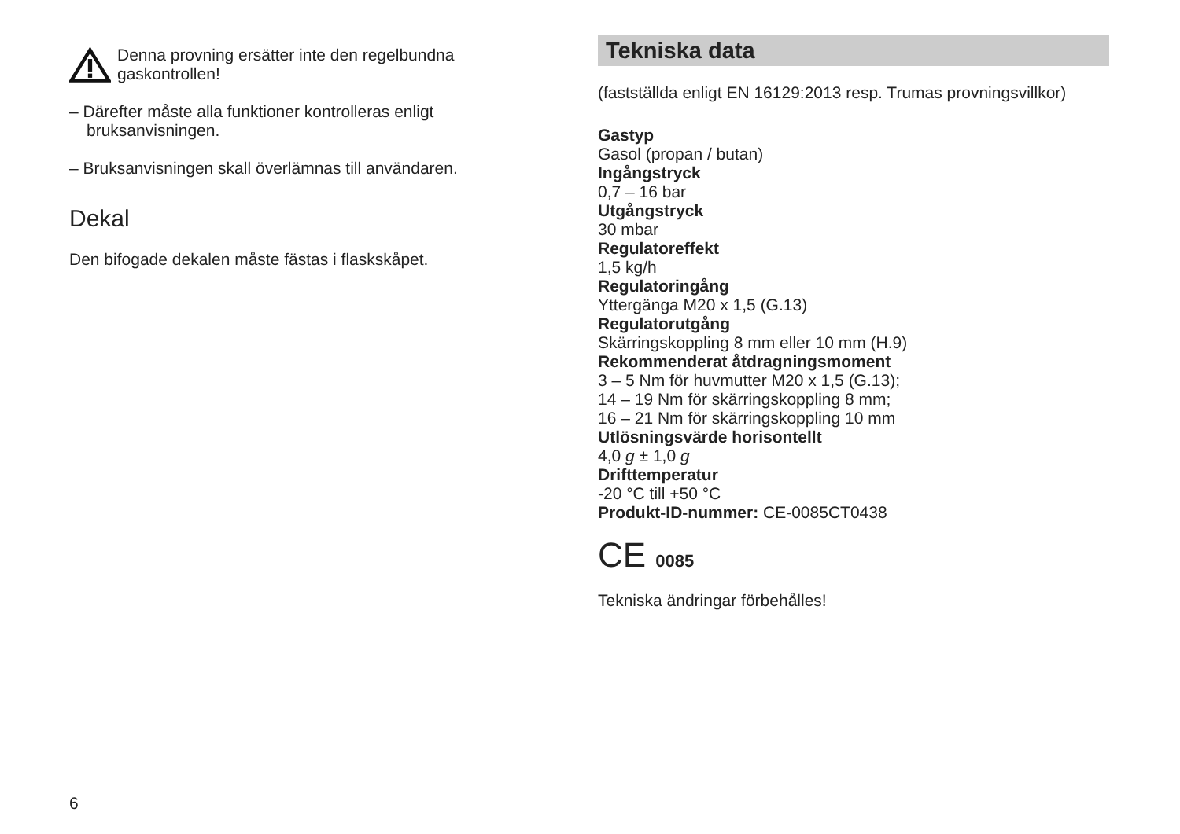Denna provning ersätter inte den regelbundna gaskontrollen!
– Därefter måste alla funktioner kontrolleras enligt bruksanvisningen.
– Bruksanvisningen skall överlämnas till användaren.
Dekal
Den bifogade dekalen måste fästas i flaskskåpet.
Tekniska data
(fastställda enligt EN 16129:2013 resp. Trumas provningsvillkor)
Gastyp
Gasol (propan / butan)
Ingångstryck
0,7 – 16 bar
Utgångstryck
30 mbar
Regulatoreffekt
1,5 kg/h
Regulatoringång
Yttergänga M20 x 1,5 (G.13)
Regulatorutgång
Skärringskoppling 8 mm eller 10 mm (H.9)
Rekommenderat åtdragningsmoment
3 – 5 Nm för huvmutter M20 x 1,5 (G.13);
14 – 19 Nm för skärringskoppling 8 mm;
16 – 21 Nm för skärringskoppling 10 mm
Utlösningsvärde horisontellt
4,0 g ± 1,0 g
Drifttemperatur
-20 °C till +50 °C
Produkt-ID-nummer: CE-0085CT0438
CE 0085
Tekniska ändringar förbehålles!
6